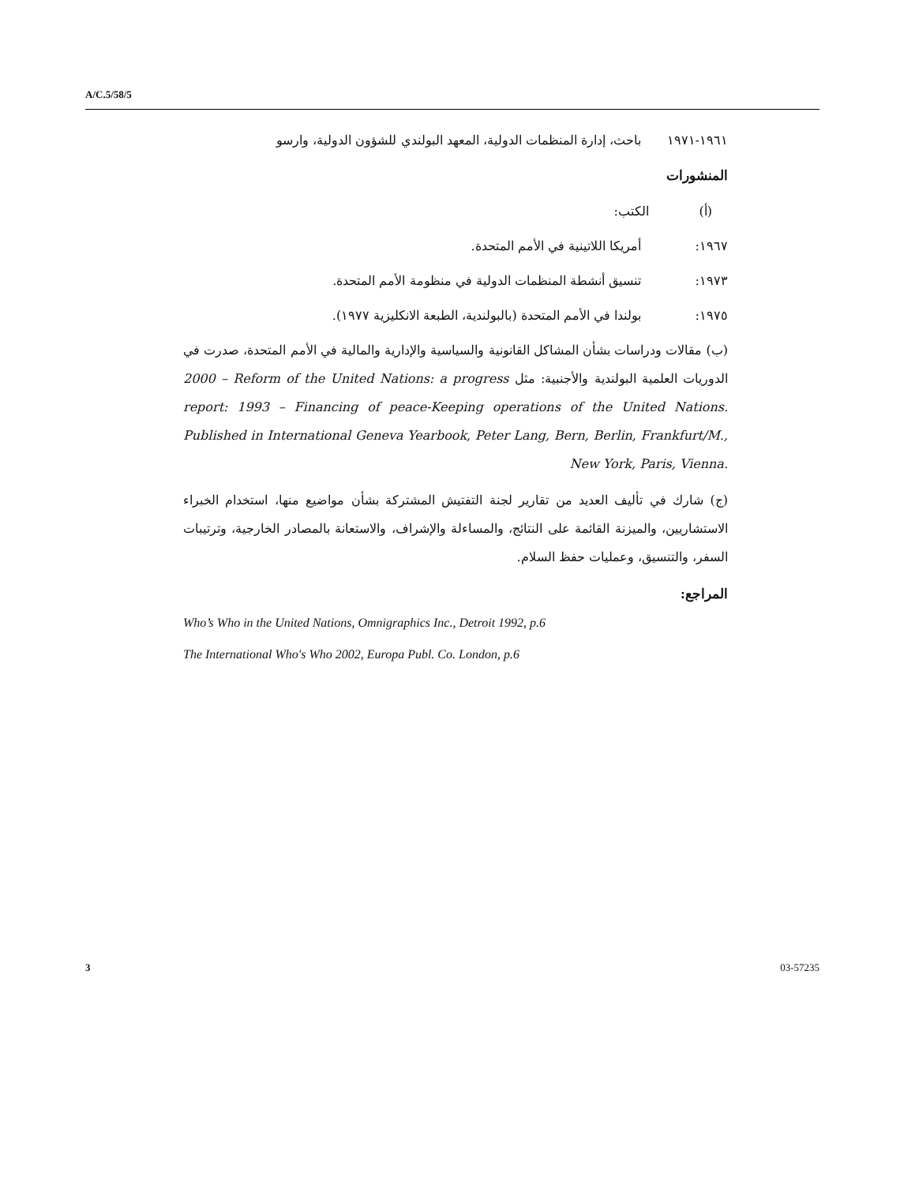A/C.5/58/5
١٩٦١-١٩٧١ باحث، إدارة المنظمات الدولية، المعهد البولندي للشؤون الدولية، وارسو
المنشورات
(أ) الكتب:
١٩٦٧: أمريكا اللاتينية في الأمم المتحدة.
١٩٧٣: تنسيق أنشطة المنظمات الدولية في منظومة الأمم المتحدة.
١٩٧٥: بولندا في الأمم المتحدة (بالبولندية، الطبعة الانكليزية ١٩٧٧).
(ب) مقالات ودراسات بشأن المشاكل القانونية والسياسية والإدارية والمالية في الأمم المتحدة، صدرت في الدوريات العلمية البولندية والأجنبية: مثل 2000 – Reform of the United Nations: a progress report: 1993 – Financing of peace-Keeping operations of the United Nations. Published in International Geneva Yearbook, Peter Lang, Bern, Berlin, Frankfurt/M., New York, Paris, Vienna.
(ج) شارك في تأليف العديد من تقارير لجنة التفتيش المشتركة بشأن مواضيع منها، استخدام الخبراء الاستشاريين، والميزنة القائمة على النتائج، والمساءلة والإشراف، والاستعانة بالمصادر الخارجية، وترتيبات السفر، والتنسيق، وعمليات حفظ السلام.
المراجع:
Who’s Who in the United Nations, Omnigraphics Inc., Detroit 1992, p.6
The International Who's Who 2002, Europa Publ. Co. London, p.6
3 03-57235